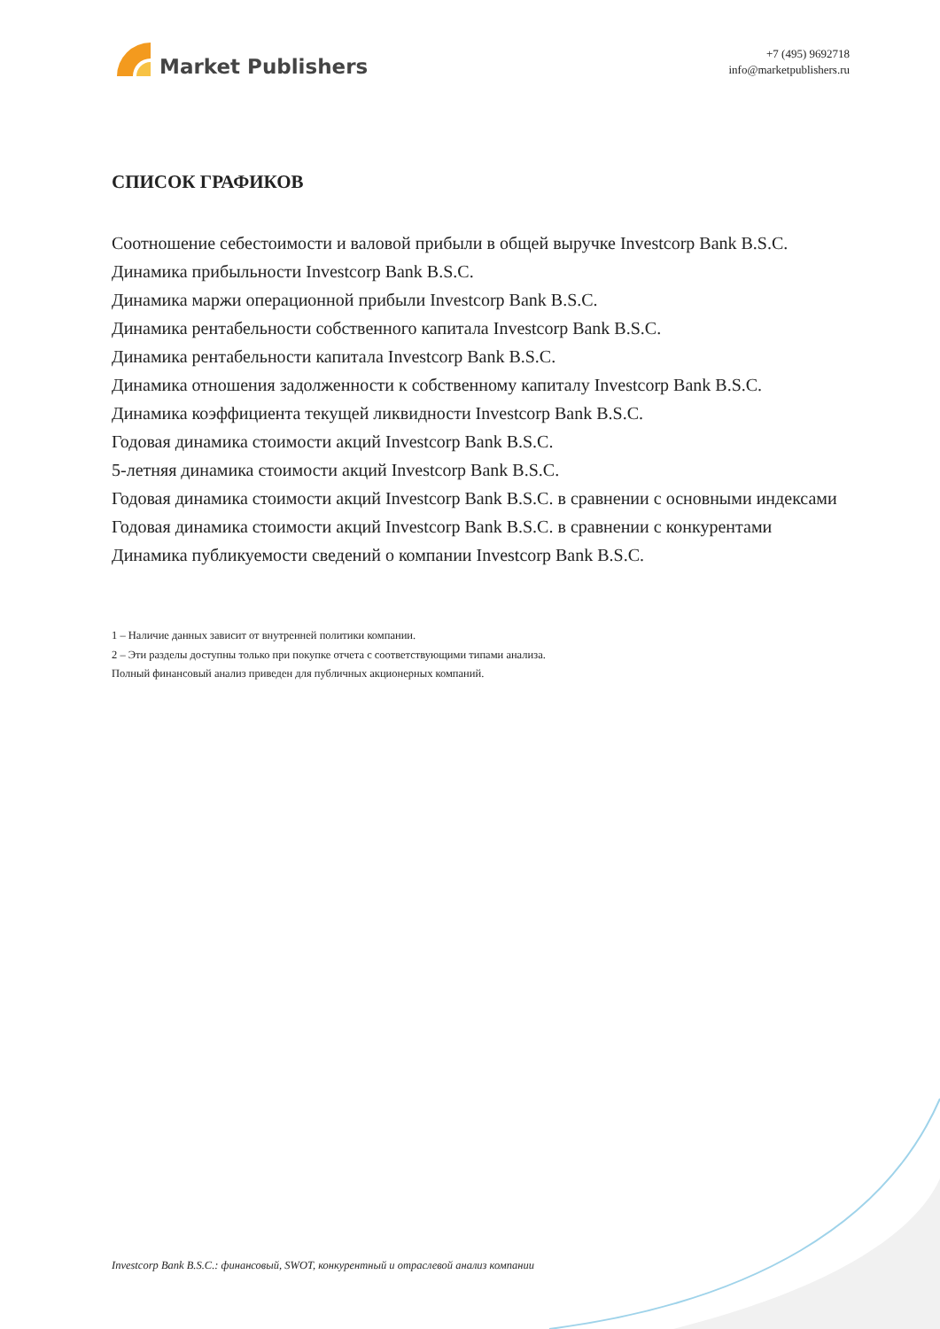Market Publishers
+7 (495) 9692718
info@marketpublishers.ru
СПИСОК ГРАФИКОВ
Соотношение себестоимости и валовой прибыли в общей выручке Investcorp Bank B.S.C.
Динамика прибыльности Investcorp Bank B.S.C.
Динамика маржи операционной прибыли Investcorp Bank B.S.C.
Динамика рентабельности собственного капитала Investcorp Bank B.S.C.
Динамика рентабельности капитала Investcorp Bank B.S.C.
Динамика отношения задолженности к собственному капиталу Investcorp Bank B.S.C.
Динамика коэффициента текущей ликвидности Investcorp Bank B.S.C.
Годовая динамика стоимости акций Investcorp Bank B.S.C.
5-летняя динамика стоимости акций Investcorp Bank B.S.C.
Годовая динамика стоимости акций Investcorp Bank B.S.C. в сравнении с основными индексами
Годовая динамика стоимости акций Investcorp Bank B.S.C. в сравнении с конкурентами
Динамика публикуемости сведений о компании Investcorp Bank B.S.C.
1 – Наличие данных зависит от внутренней политики компании.
2 – Эти разделы доступны только при покупке отчета с соответствующими типами анализа.
Полный финансовый анализ приведен для публичных акционерных компаний.
Investcorp Bank B.S.C.: финансовый, SWOT, конкурентный и отраслевой анализ компании